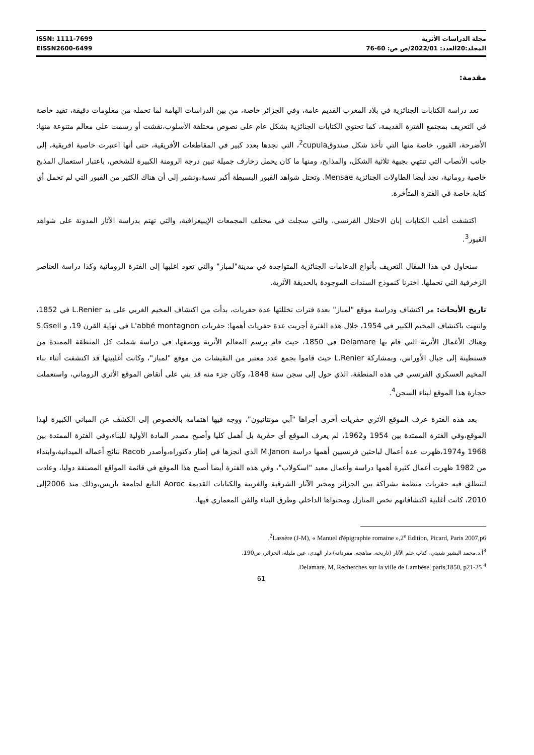ISSN: 1111-7699
EISSN2600-6499
مجلة الدراسات الأثرية
المجلد:20العدد: 2022/01/ص ص: 60-76
مقدمة:
تعد دراسة الكتابات الجنائزية في بلاد المغرب القديم عامة، وفي الجزائر خاصة، من بين الدراسات الهامة لما تحمله من معلومات دقيقة، تفيد خاصة في التعريف بمجتمع الفترة القديمة، كما تحتوي الكتابات الجنائزية بشكل عام على نصوص مختلفة الأسلوب،نقشت أو رسمت على معالم متنوعة منها: الأضرحة، القبور، خاصة منها التي تأخذ شكل صندوق<sup>2</sup>cupula، التي نجدها بعدد كبير في المقاطعات الأفريقية، حتى أنها اعتبرت خاصية افريقية، إلى جانب الأنصاب التي تنتهي بجبهة ثلاثية الشكل، والمذابح، ومنها ما كان يحمل زخارف جميلة تبين درجة الرومنة الكبيرة للشخص، باعتبار استعمال المذبح خاصية رومانية، نجد أيضا الطاولات الجنائزية Mensae. وتحتل شواهد القبور البسيطة أكبر نسبة،ونشير إلى أن هناك الكثير من القبور التي لم تحمل أي كتابة خاصة في الفترة المتأخرة.
اكتشفت أغلب الكتابات إبان الاحتلال الفرنسي، والتي سجلت في مختلف المجمعات الإيبيغرافية، والتي تهتم بدراسة الآثار المدونة على شواهد القبور<sup>3</sup>.
سنحاول في هذا المقال التعريف بأنواع الدعامات الجنائزية المتواجدة في مدينة"لمباز" والتي تعود اغلبها إلى الفترة الرومانية وكذا دراسة العناصر الزخرفية التي تحملها. اخترنا كنموذج السندات الموجودة بالحديقة الأثرية.
تاريخ الأبحاث: مر اكتشاف ودراسة موقع "لمباز" بعدة فترات تخللتها عدة حفريات، بدأت من اكتشاف المخيم الغربي على يد L.Renier في 1852، وانتهت باكتشاف المخيم الكبير في 1954، خلال هذه الفترة أجريت عدة حفريات أهمها: حفريات L'abbé montagnon في نهاية القرن 19، و S.Gsell وهناك الأعمال الأثرية التي قام بها Delamare في 1850، حيث قام برسم المعالم الأثرية ووصفها، في دراسة شملت كل المنطقة الممتدة من قسنطينة إلى جبال الأوراس، وبمشاركة L.Renier حيث قاموا بجمع عدد معتبر من النقيشات من موقع "لمباز"، وكانت أغلبيتها قد اكتشفت أثناء بناء المخيم العسكري الفرنسي في هذه المنطقة، الذي حول إلى سجن سنة 1848، وكان جزء منه قد بني على أنقاض الموقع الأثري الروماني، واستعملت حجارة هذا الموقع لبناء السجن<sup>4</sup>.
بعد هذه الفترة عرف الموقع الأثري حفريات أخرى أجراها "آبي مونتانيون"، ووجه فيها اهتمامه بالخصوص إلى الكشف عن المباني الكبيرة لهذا الموقع،وفي الفترة الممتدة بين 1954 و1962، لم يعرف الموقع أي حفرية بل أهمل كليا وأصبح مصدر المادة الأولية للبناء،وفي الفترة الممتدة بين 1968 و1974،ظهرت عدة أعمال لباحثين فرنسيين أهمها دراسة M.Janon الذي انجزها في إطار دكتوراه،وأصدر Racob نتائج أعماله الميدانية،وابتداء من 1982 ظهرت أعمال كثيرة أهمها دراسة وأعمال معبد "اسكولاب"، وفي هذه الفترة أيضا أصبح هذا الموقع في قائمة المواقع المصنفة دوليا، وعادت لتنطلق فيه حفريات منظمة بشراكة بين الجزائر ومخبر الآثار الشرقية والغربية والكتابات القديمة Aoroc التابع لجامعة باريس،وذلك منذ 2006إلى 2010، كانت أغلبية اكتشافاتهم تخص المنازل ومحتواها الداخلي وطرق البناء والفن المعماري فيها.
<sup>2</sup> Lassère (J-M), « Manuel d'épigraphie romaine »,2<sup>e</sup> Edition, Picard, Paris 2007,p6.
<sup>3</sup> أ.د.محمد البشير شنيتي، كتاب علم الآثار (تاريخه. مناهجه. مفرداته)،دار الهدى، عين مليلة، الجزائر، ص190.
<sup>4</sup> Delamare. M, Recherches sur la ville de Lambèse, paris,1850, p21-25.
61